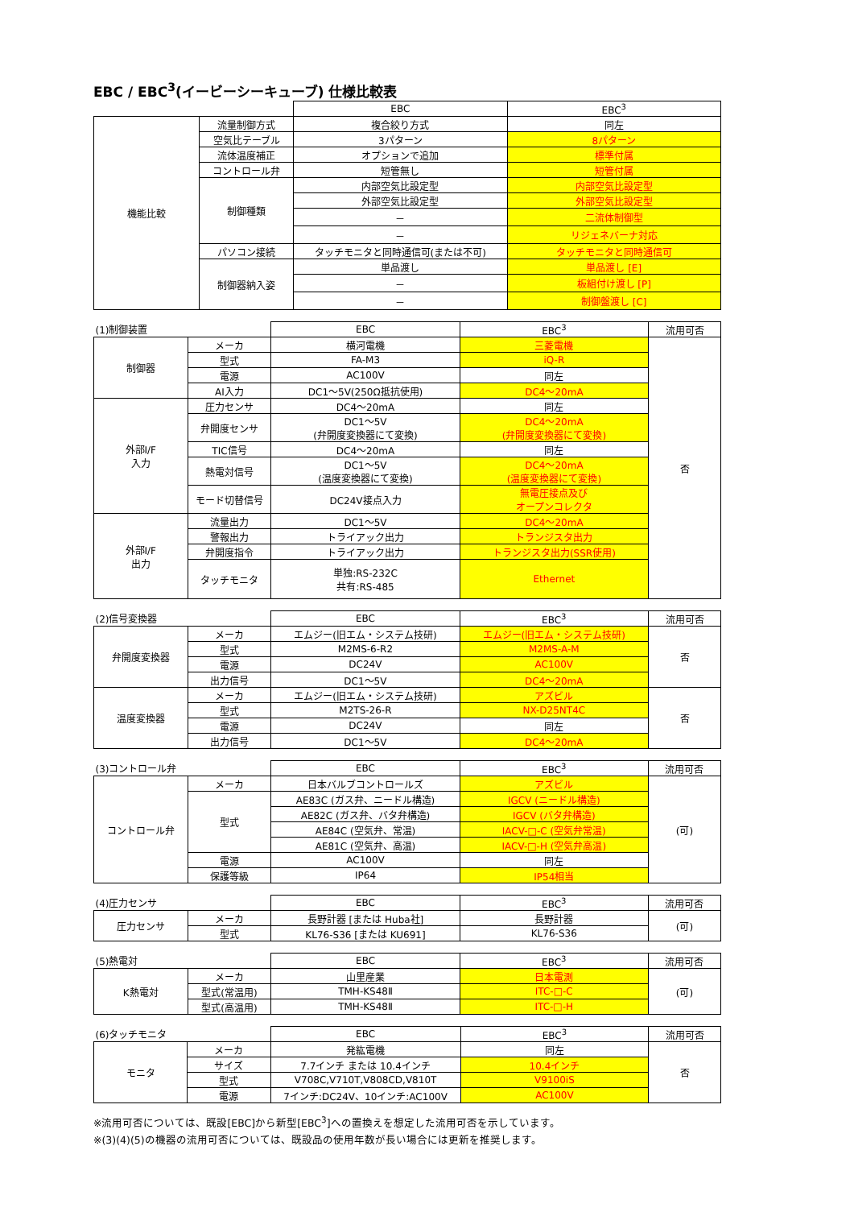EBC / EBC<sup>3</sup>(イービーシーキューブ) 仕様比較表
| | | EBC | EBC<sup>3</sup> |
| 機能比較 | 流量制御方式 | 複合絞り方式 | 同左 |
| | 空気比テーブル | 3パターン | 8パターン |
| | 流体温度補正 | オプションで追加 | 標準付属 |
| | コントロール弁 | 短管無し | 短管付属 |
| | 制御種類 | 内部空気比設定型 | 内部空気比設定型 |
| | | 外部空気比設定型 | 外部空気比設定型 |
| | | － | 二流体制御型 |
| | | － | リジェネバーナ対応 |
| | パソコン接続 | タッチモニタと同時通信可(または不可) | タッチモニタと同時通信可 |
| | 制御器納入姿 | 単品渡し | 単品渡し [E] |
| | | － | 板組付け渡し [P] |
| | | － | 制御盤渡し [C] |
| (1)制御装置 | | EBC | EBC<sup>3</sup> | 流用可否 |
| 制御器 | メーカ | 横河電機 | 三菱電機 | 否 |
| | 型式 | FA-M3 | iQ-R | |
| | 電源 | AC100V | 同左 | |
| | AI入力 | DC1～5V(250Ω抵抗使用) | DC4～20mA | |
| 外部I/F 入力 | 圧力センサ | DC4～20mA | 同左 | |
| | 弁開度センサ | DC1～5V (弁開度変換器にて変換) | DC4～20mA (弁開度変換器にて変換) | |
| | TIC信号 | DC4～20mA | 同左 | |
| | 熱電対信号 | DC1～5V (温度変換器にて変換) | DC4～20mA (温度変換器にて変換) | |
| | モード切替信号 | DC24V接点入力 | 無電圧接点及び オープンコレクタ | |
| 外部I/F 出力 | 流量出力 | DC1～5V | DC4～20mA | |
| | 警報出力 | トライアック出力 | トランジスタ出力 | |
| | 弁開度指令 | トライアック出力 | トランジスタ出力(SSR使用) | |
| | タッチモニタ | 単独:RS-232C 共有:RS-485 | Ethernet | |
| (2)信号変換器 | | EBC | EBC<sup>3</sup> | 流用可否 |
| 弁開度変換器 | メーカ | エムジー(旧エム・システム技研) | エムジー(旧エム・システム技研) | 否 |
| | 型式 | M2MS-6-R2 | M2MS-A-M | |
| | 電源 | DC24V | AC100V | |
| | 出力信号 | DC1～5V | DC4～20mA | |
| 温度変換器 | メーカ | エムジー(旧エム・システム技研) | アズビル | 否 |
| | 型式 | M2TS-26-R | NX-D25NT4C | |
| | 電源 | DC24V | 同左 | |
| | 出力信号 | DC1～5V | DC4～20mA | |
| (3)コントロール弁 | | EBC | EBC<sup>3</sup> | 流用可否 |
| コントロール弁 | メーカ | 日本バルブコントロールズ | アズビル | (可) |
| | 型式 | AE83C (ガス弁、ニードル構造) | IGCV (ニードル構造) | |
| | | AE82C (ガス弁、バタ弁構造) | IGCV (バタ弁構造) | |
| | | AE84C (空気弁、常温) | IACV-□-C (空気弁常温) | |
| | | AE81C (空気弁、高温) | IACV-□-H (空気弁高温) | |
| | 電源 | AC100V | 同左 | |
| | 保護等級 | IP64 | IP54相当 | |
| (4)圧力センサ | | EBC | EBC<sup>3</sup> | 流用可否 |
| 圧力センサ | メーカ | 長野計器 [または Huba社] | 長野計器 | (可) |
| | 型式 | KL76-S36 [または KU691] | KL76-S36 | |
| (5)熱電対 | | EBC | EBC<sup>3</sup> | 流用可否 |
| K熱電対 | メーカ | 山里産業 | 日本電測 | (可) |
| | 型式(常温用) | TMH-KS48Ⅱ | ITC-□-C | |
| | 型式(高温用) | TMH-KS48Ⅱ | ITC-□-H | |
| (6)タッチモニタ | | EBC | EBC<sup>3</sup> | 流用可否 |
| モニタ | メーカ | 発紘電機 | 同左 | 否 |
| | サイズ | 7.7インチ または 10.4インチ | 10.4インチ | |
| | 型式 | V708C,V710T,V808CD,V810T | V9100iS | |
| | 電源 | 7インチ:DC24V、10インチ:AC100V | AC100V | |
※流用可否については、既設[EBC]から新型[EBC<sup>3</sup>]への置換えを想定した流用可否を示しています。
※(3)(4)(5)の機器の流用可否については、既設品の使用年数が長い場合には更新を推奨します。